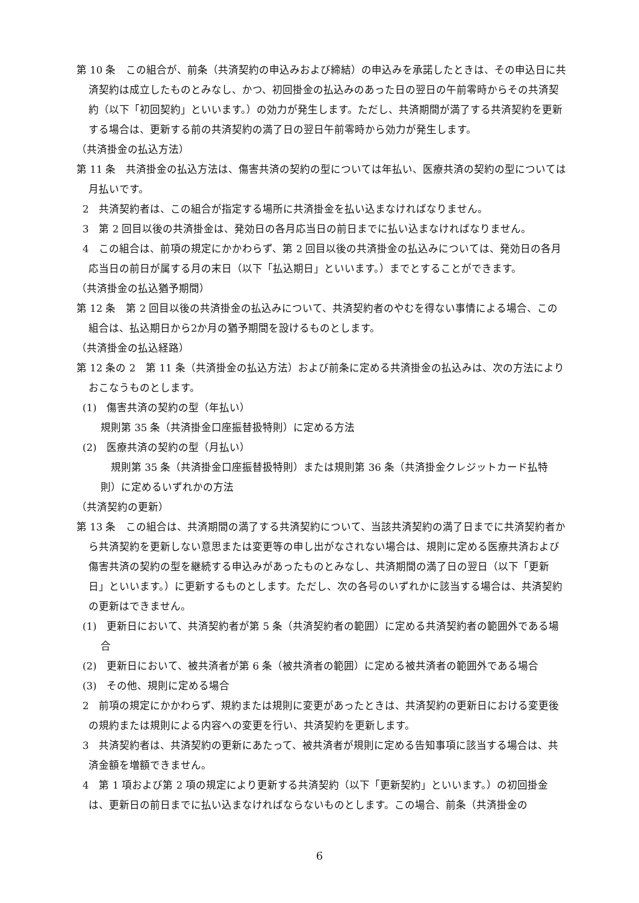第 10 条　この組合が、前条（共済契約の申込みおよび締結）の申込みを承諾したときは、その申込日に共済契約は成立したものとみなし、かつ、初回掛金の払込みのあった日の翌日の午前零時からその共済契約（以下「初回契約」といいます。）の効力が発生します。ただし、共済期間が満了する共済契約を更新する場合は、更新する前の共済契約の満了日の翌日午前零時から効力が発生します。
（共済掛金の払込方法）
第 11 条　共済掛金の払込方法は、傷害共済の契約の型については年払い、医療共済の契約の型については月払いです。
2　共済契約者は、この組合が指定する場所に共済掛金を払い込まなければなりません。
3　第 2 回目以後の共済掛金は、発効日の各月応当日の前日までに払い込まなければなりません。
4　この組合は、前項の規定にかかわらず、第 2 回目以後の共済掛金の払込みについては、発効日の各月応当日の前日が属する月の末日（以下「払込期日」といいます。）までとすることができます。
（共済掛金の払込猶予期間）
第 12 条　第 2 回目以後の共済掛金の払込みについて、共済契約者のやむを得ない事情による場合、この組合は、払込期日から2か月の猶予期間を設けるものとします。
（共済掛金の払込経路）
第 12 条の 2　第 11 条（共済掛金の払込方法）および前条に定める共済掛金の払込みは、次の方法によりおこなうものとします。
(1)　傷害共済の契約の型（年払い）
規則第 35 条（共済掛金口座振替扱特則）に定める方法
(2)　医療共済の契約の型（月払い）
　規則第 35 条（共済掛金口座振替扱特則）または規則第 36 条（共済掛金クレジットカード払特則）に定めるいずれかの方法
（共済契約の更新）
第 13 条　この組合は、共済期間の満了する共済契約について、当該共済契約の満了日までに共済契約者から共済契約を更新しない意思または変更等の申し出がなされない場合は、規則に定める医療共済および傷害共済の契約の型を継続する申込みがあったものとみなし、共済期間の満了日の翌日（以下「更新日」といいます。）に更新するものとします。ただし、次の各号のいずれかに該当する場合は、共済契約の更新はできません。
(1)　更新日において、共済契約者が第 5 条（共済契約者の範囲）に定める共済契約者の範囲外である場合
(2)　更新日において、被共済者が第 6 条（被共済者の範囲）に定める被共済者の範囲外である場合
(3)　その他、規則に定める場合
2　前項の規定にかかわらず、規約または規則に変更があったときは、共済契約の更新日における変更後の規約または規則による内容への変更を行い、共済契約を更新します。
3　共済契約者は、共済契約の更新にあたって、被共済者が規則に定める告知事項に該当する場合は、共済金額を増額できません。
4　第 1 項および第 2 項の規定により更新する共済契約（以下「更新契約」といいます。）の初回掛金は、更新日の前日までに払い込まなければならないものとします。この場合、前条（共済掛金の
6